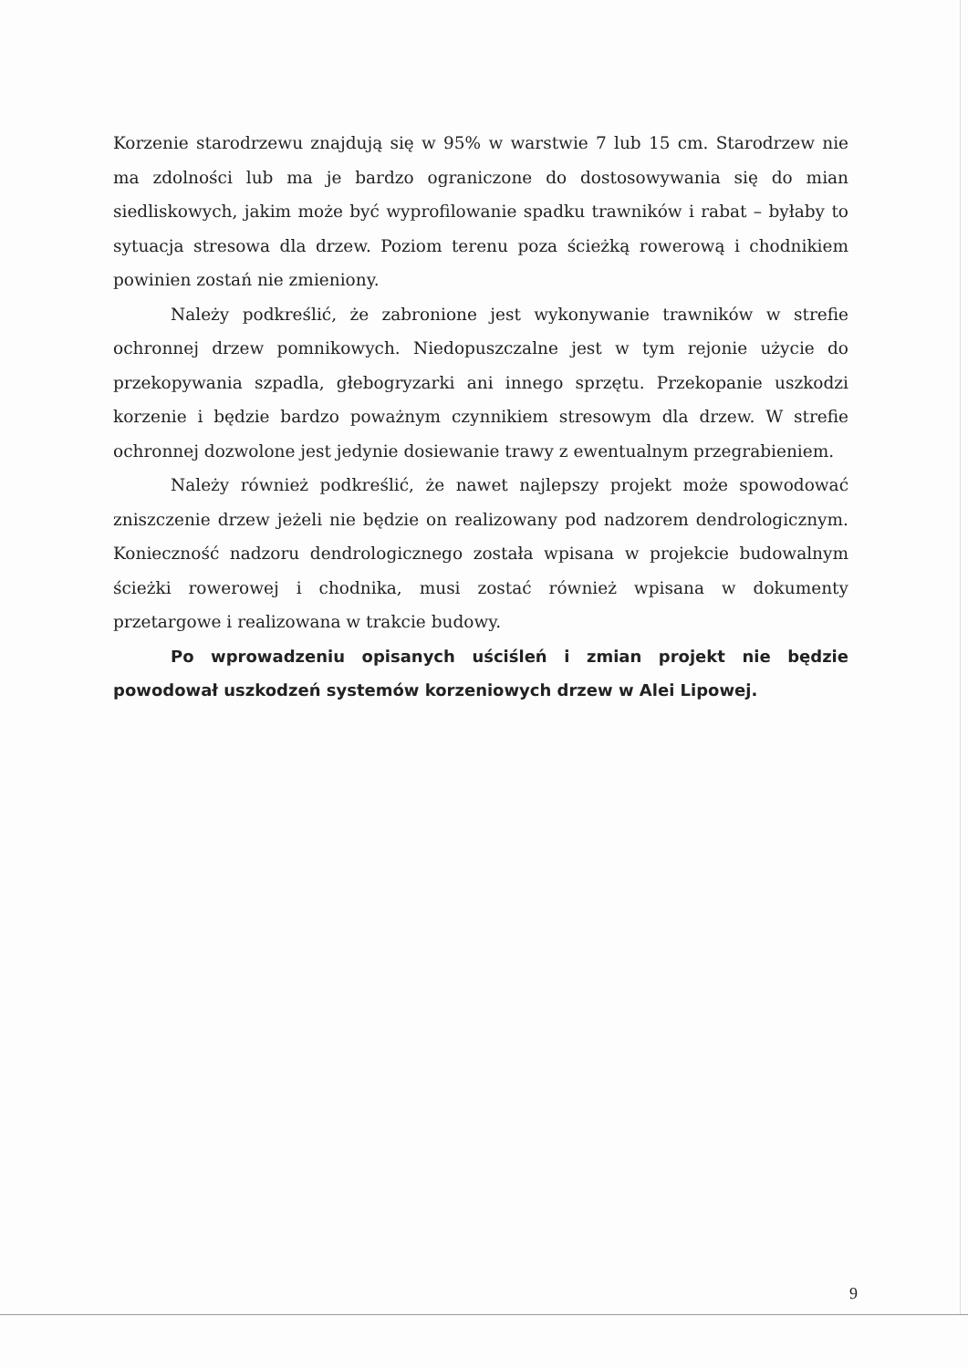Korzenie starodrzewu znajdują się w 95% w warstwie 7 lub 15 cm. Starodrzew nie ma zdolności lub ma je bardzo ograniczone do dostosowywania się do mian siedliskowych, jakim może być wyprofilowanie spadku trawników i rabat – byłaby to sytuacja stresowa dla drzew. Poziom terenu poza ścieżką rowerową i chodnikiem powinien zostań nie zmieniony.
Należy podkreślić, że zabronione jest wykonywanie trawników w strefie ochronnej drzew pomnikowych. Niedopuszczalne jest w tym rejonie użycie do przekopywania szpadla, głebogryzarki ani innego sprzętu. Przekopanie uszkodzi korzenie i będzie bardzo poważnym czynnikiem stresowym dla drzew. W strefie ochronnej dozwolone jest jedynie dosiewanie trawy z ewentualnym przegrabieniem.
Należy również podkreślić, że nawet najlepszy projekt może spowodować zniszczenie drzew jeżeli nie będzie on realizowany pod nadzorem dendrologicznym. Konieczność nadzoru dendrologicznego została wpisana w projekcie budowalnym ścieżki rowerowej i chodnika, musi zostać również wpisana w dokumenty przetargowe i realizowana w trakcie budowy.
Po wprowadzeniu opisanych uściśleń i zmian projekt nie będzie powodował uszkodzeń systemów korzeniowych drzew w Alei Lipowej.
9